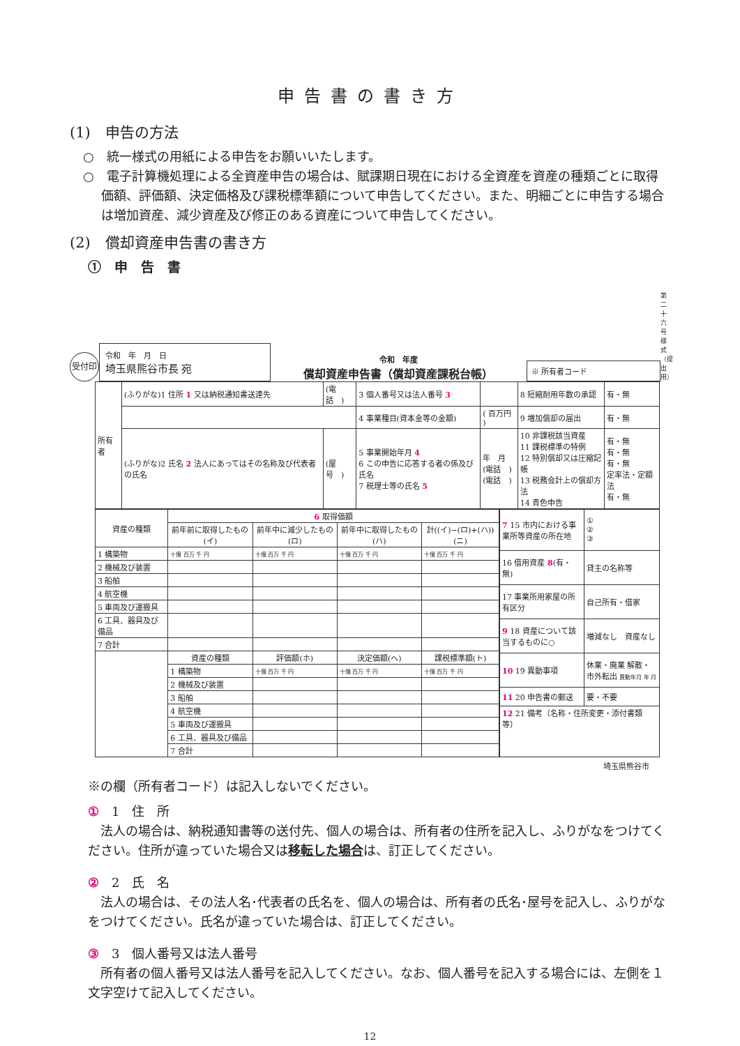申告書の書き方
(1)　申告の方法
○　統一様式の用紙による申告をお願いいたします。
○　電子計算機処理による全資産申告の場合は、賦課期日現在における全資産を資産の種類ごとに取得価額、評価額、決定価格及び課税標準額について申告してください。また、明細ごとに申告する場合は増加資産、減少資産及び修正のある資産について申告してください。
(2)　償却資産申告書の書き方
①　申　告　書
受付印
令和　年　月　日
埼玉県熊谷市長 宛
令和　年度
償却資産申告書（償却資産課税台帳）
※ 所有者コード
第二十六号様式（提出用）
| 所有者 | (ふりがな)1 住所 1 又は納税通知書送達先 | (電話 ) | 3 個人番号又は法人番号 3 | | 8 短縮耐用年数の承認 | 有・無 |
| | | | 4 事業種目(資本金等の金額) | ( 百万円 ) | 9 増加償却の届出 | 有・無 |
| | (ふりがな)2 氏名 2 法人にあってはその名称及び代表者の氏名 | (屋号 ) | 5 事業開始年月 4 6 この申告に応答する者の係及び氏名 7 税理士等の氏名 5 | 年 月 (電話 ) (電話 ) | 10 非課税該当資産 11 課税標準の特例 12 特別償却又は圧縮記帳 13 税務会計上の償却方法 14 青色申告 | 有・無 有・無 有・無 定率法・定額法 有・無 |
| 資産の種類 | 6 取得価額 | | | |
| --- | --- | --- | --- | --- |
| | 前年前に取得したもの(イ) | 前年中に減少したもの(ロ) | 前年中に取得したもの(ハ) | 計((イ)−(ロ)+(ハ))(ニ) |
| 1 構築物 | 十億 百万 千 円 | 十億 百万 千 円 | 十億 百万 千 円 | 十億 百万 千 円 |
| 2 機械及び装置 | | | | |
| 3 船舶 | | | | |
| 4 航空機 | | | | |
| 5 車両及び運搬具 | | | | |
| 6 工具、器具及び備品 | | | | |
| 7 合計 | | | | |
| | 資産の種類 | 評価額(ホ) | 決定価額(ヘ) | 課税標準額(ト) |
| | 1 構築物 | 十億 百万 千 円 | 十億 百万 千 円 | 十億 百万 千 円 |
| | 2 機械及び装置 | | | |
| | 3 船舶 | | | |
| | 4 航空機 | | | |
| | 5 車両及び運搬具 | | | |
| | 6 工具、器具及び備品 | | | |
| | 7 合計 | | | |
| 7 15 市内における事業所等資産の所在地 | ① ② ③ |
| 16 借用資産 8 (有・無) | 貸主の名称等 |
| 17 事業所用家屋の所有区分 | 自己所有・借家 |
| 9 18 資産について該当するものに○ | 増減なし 資産なし |
| 10 19 異動事項 | 休業・廃業 解散・市外転出 異動年月 年 月 |
| 11 20 申告書の郵送 | 要・不要 |
| 12 21 備考（名称・住所変更・添付書類等） | |
埼玉県熊谷市
※の欄（所有者コード）は記入しないでください。
①　1　住　所
　法人の場合は、納税通知書等の送付先、個人の場合は、所有者の住所を記入し、ふりがなをつけてください。住所が違っていた場合又は移転した場合は、訂正してください。
②　2　氏　名
　法人の場合は、その法人名･代表者の氏名を、個人の場合は、所有者の氏名･屋号を記入し、ふりがなをつけてください。氏名が違っていた場合は、訂正してください。
③　3　個人番号又は法人番号
　所有者の個人番号又は法人番号を記入してください。なお、個人番号を記入する場合には、左側を１文字空けて記入してください。
12